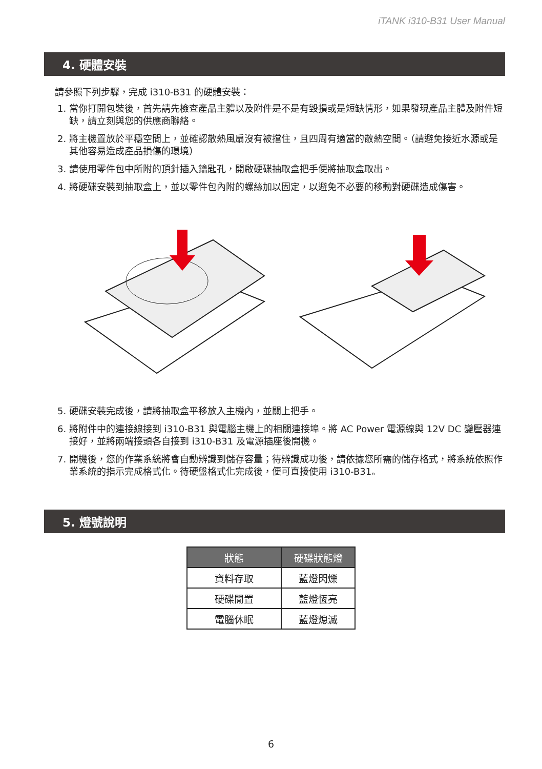iTANK i310-B31 User Manual
4. 硬體安裝
請參照下列步驟，完成 i310-B31 的硬體安裝：
1. 當你打開包裝後，首先請先檢查產品主體以及附件是不是有毀損或是短缺情形，如果發現產品主體及附件短缺，請立刻與您的供應商聯絡。
2. 將主機置放於平穩空間上，並確認散熱風扇沒有被擋住，且四周有適當的散熱空間。（請避免接近水源或是其他容易造成產品損傷的環境）
3. 請使用零件包中所附的頂針插入鑰匙孔，開啟硬碟抽取盒把手便將抽取盒取出。
4. 將硬碟安裝到抽取盒上，並以零件包內附的螺絲加以固定，以避免不必要的移動對硬碟造成傷害。
5. 硬碟安裝完成後，請將抽取盒平移放入主機內，並關上把手。
6. 將附件中的連接線接到 i310-B31 與電腦主機上的相關連接埠。將 AC Power 電源線與 12V DC 變壓器連接好，並將兩端接頭各自接到 i310-B31 及電源插座後開機。
7. 開機後，您的作業系統將會自動辨識到儲存容量；待辨識成功後，請依據您所需的儲存格式，將系統依照作業系統的指示完成格式化。待硬盤格式化完成後，便可直接使用 i310-B31。
5. 燈號說明
| 狀態 | 硬碟狀態燈 |
| --- | --- |
| 資料存取 | 藍燈閃爍 |
| 硬碟閒置 | 藍燈恆亮 |
| 電腦休眠 | 藍燈熄滅 |
6